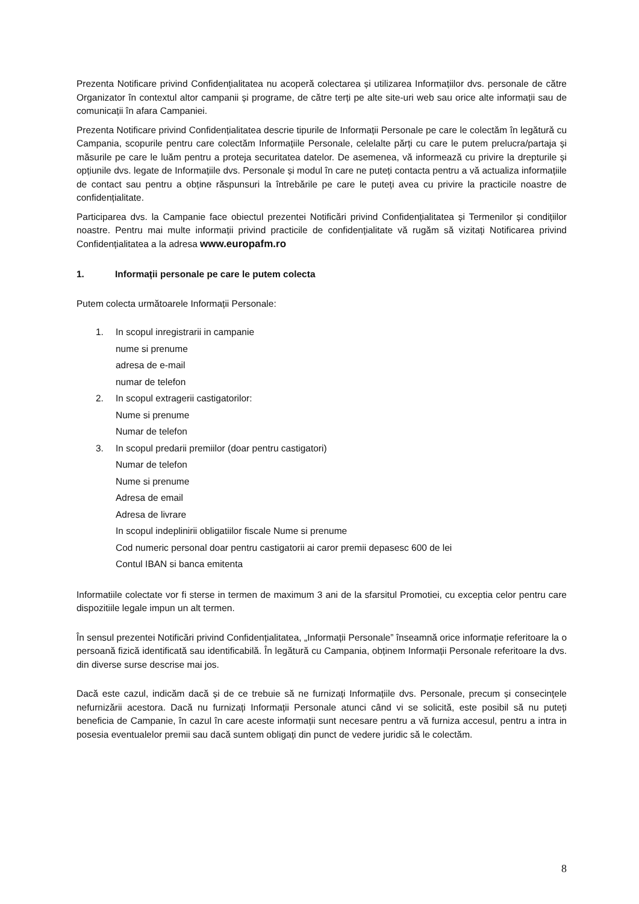Prezenta Notificare privind Confidențialitatea nu acoperă colectarea și utilizarea Informațiilor dvs. personale de către Organizator în contextul altor campanii și programe, de către terți pe alte site-uri web sau orice alte informații sau de comunicații în afara Campaniei.
Prezenta Notificare privind Confidențialitatea descrie tipurile de Informații Personale pe care le colectăm în legătură cu Campania, scopurile pentru care colectăm Informațiile Personale, celelalte părți cu care le putem prelucra/partaja și măsurile pe care le luăm pentru a proteja securitatea datelor. De asemenea, vă informează cu privire la drepturile și opțiunile dvs. legate de Informațiile dvs. Personale și modul în care ne puteți contacta pentru a vă actualiza informațiile de contact sau pentru a obține răspunsuri la întrebările pe care le puteți avea cu privire la practicile noastre de confidențialitate.
Participarea dvs. la Campanie face obiectul prezentei Notificări privind Confidențialitatea și Termenilor și condițiilor noastre. Pentru mai multe informații privind practicile de confidențialitate vă rugăm să vizitați Notificarea privind Confidențialitatea a la adresa www.europafm.ro
1. Informații personale pe care le putem colecta
Putem colecta următoarele Informații Personale:
1. In scopul inregistrarii in campanie
nume si prenume
adresa de e-mail
numar de telefon
2. In scopul extragerii castigatorilor:
Nume si prenume
Numar de telefon
3. In scopul predarii premiilor (doar pentru castigatori)
Numar de telefon
Nume si prenume
Adresa de email
Adresa de livrare
In scopul indeplinirii obligatiilor fiscale Nume si prenume
Cod numeric personal doar pentru castigatorii ai caror premii depasesc 600 de lei
Contul IBAN si banca emitenta
Informatiile colectate vor fi sterse in termen de maximum 3 ani de la sfarsitul Promotiei, cu exceptia celor pentru care dispozitiile legale impun un alt termen.
În sensul prezentei Notificări privind Confidențialitatea, „Informații Personale” înseamnă orice informație referitoare la o persoană fizică identificată sau identificabilă. În legătură cu Campania, obținem Informații Personale referitoare la dvs. din diverse surse descrise mai jos.
Dacă este cazul, indicăm dacă și de ce trebuie să ne furnizați Informațiile dvs. Personale, precum și consecințele nefurnizării acestora. Dacă nu furnizați Informații Personale atunci când vi se solicită, este posibil să nu puteți beneficia de Campanie, în cazul în care aceste informații sunt necesare pentru a vă furniza accesul, pentru a intra in posesia eventualelor premii sau dacă suntem obligați din punct de vedere juridic să le colectăm.
8